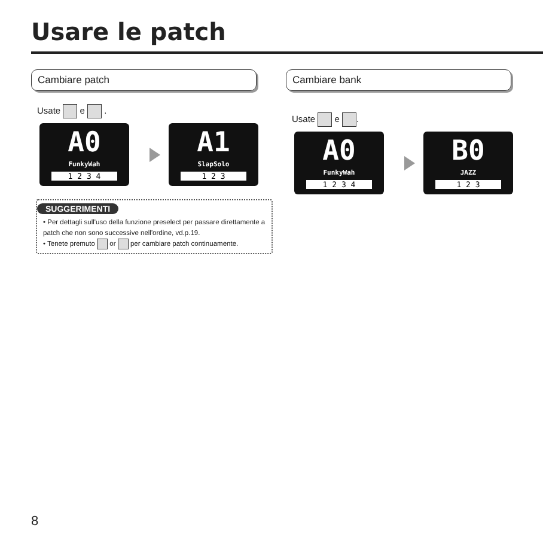Usare le patch
Cambiare patch
Usate e .
A0
FunkyWah
1 2 3 4
A1
SlapSolo
1 2 3
SUGGERIMENTI
• Per dettagli sull'uso della funzione preselect per passare direttamente a patch che non sono successive nell'ordine, vd.p.19.
• Tenete premuto or per cambiare patch continuamente.
Cambiare bank
Usate e .
A0
FunkyWah
1 2 3 4
B0
JAZZ
1 2 3
8